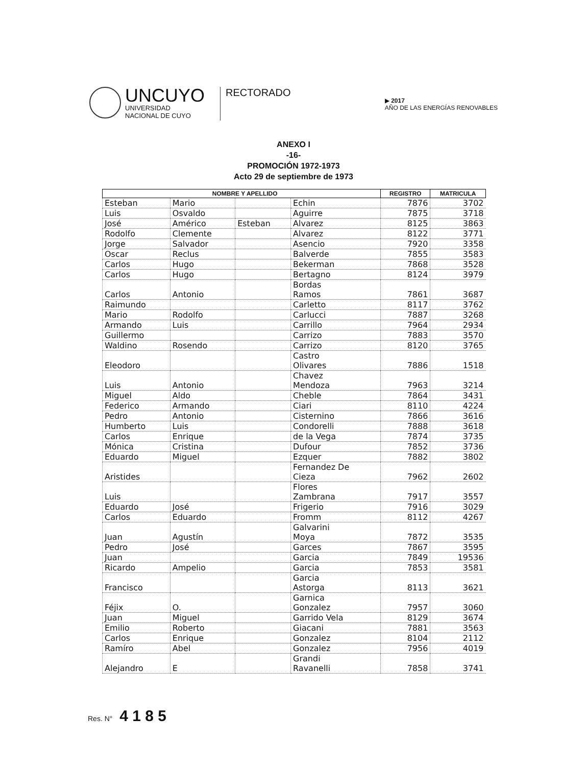UNCUYO
UNIVERSIDAD
NACIONAL DE CUYO
RECTORADO
▶ 2017
AÑO DE LAS ENERGÍAS RENOVABLES
ANEXO I
-16-
PROMOCIÓN 1972-1973
Acto 29 de septiembre de 1973
| NOMBRE Y APELLIDO | | | | REGISTRO | MATRICULA |
| --- | --- | --- | --- | --- | --- |
| Esteban | Mario | | Echin | 7876 | 3702 |
| Luis | Osvaldo | | Aguirre | 7875 | 3718 |
| José | Américo | Esteban | Alvarez | 8125 | 3863 |
| Rodolfo | Clemente | | Alvarez | 8122 | 3771 |
| Jorge | Salvador | | Asencio | 7920 | 3358 |
| Oscar | Reclus | | Balverde | 7855 | 3583 |
| Carlos | Hugo | | Bekerman | 7868 | 3528 |
| Carlos | Hugo | | Bertagno | 8124 | 3979 |
| Carlos | Antonio | | Bordas Ramos | 7861 | 3687 |
| Raimundo | | | Carletto | 8117 | 3762 |
| Mario | Rodolfo | | Carlucci | 7887 | 3268 |
| Armando | Luis | | Carrillo | 7964 | 2934 |
| Guillermo | | | Carrizo | 7883 | 3570 |
| Waldino | Rosendo | | Carrizo | 8120 | 3765 |
| Eleodoro | | | Castro Olivares | 7886 | 1518 |
| Luis | Antonio | | Chavez Mendoza | 7963 | 3214 |
| Miguel | Aldo | | Cheble | 7864 | 3431 |
| Federico | Armando | | Ciari | 8110 | 4224 |
| Pedro | Antonio | | Cisternino | 7866 | 3616 |
| Humberto | Luis | | Condorelli | 7888 | 3618 |
| Carlos | Enrique | | de la Vega | 7874 | 3735 |
| Mónica | Cristina | | Dufour | 7852 | 3736 |
| Eduardo | Miguel | | Ezquer | 7882 | 3802 |
| Aristides | | | Fernandez De Cieza | 7962 | 2602 |
| Luis | | | Flores Zambrana | 7917 | 3557 |
| Eduardo | José | | Frigerio | 7916 | 3029 |
| Carlos | Eduardo | | Fromm | 8112 | 4267 |
| Juan | Agustín | | Galvarini Moya | 7872 | 3535 |
| Pedro | José | | Garces | 7867 | 3595 |
| Juan | | | Garcia | 7849 | 19536 |
| Ricardo | Ampelio | | Garcia | 7853 | 3581 |
| Francisco | | | Garcia Astorga | 8113 | 3621 |
| Féjix | O. | | Garnica Gonzalez | 7957 | 3060 |
| Juan | Miguel | | Garrido Vela | 8129 | 3674 |
| Emilio | Roberto | | Giacani | 7881 | 3563 |
| Carlos | Enrique | | Gonzalez | 8104 | 2112 |
| Ramíro | Abel | | Gonzalez | 7956 | 4019 |
| Alejandro | E | | Grandi Ravanelli | 7858 | 3741 |
Res. N° 4 1 8 5